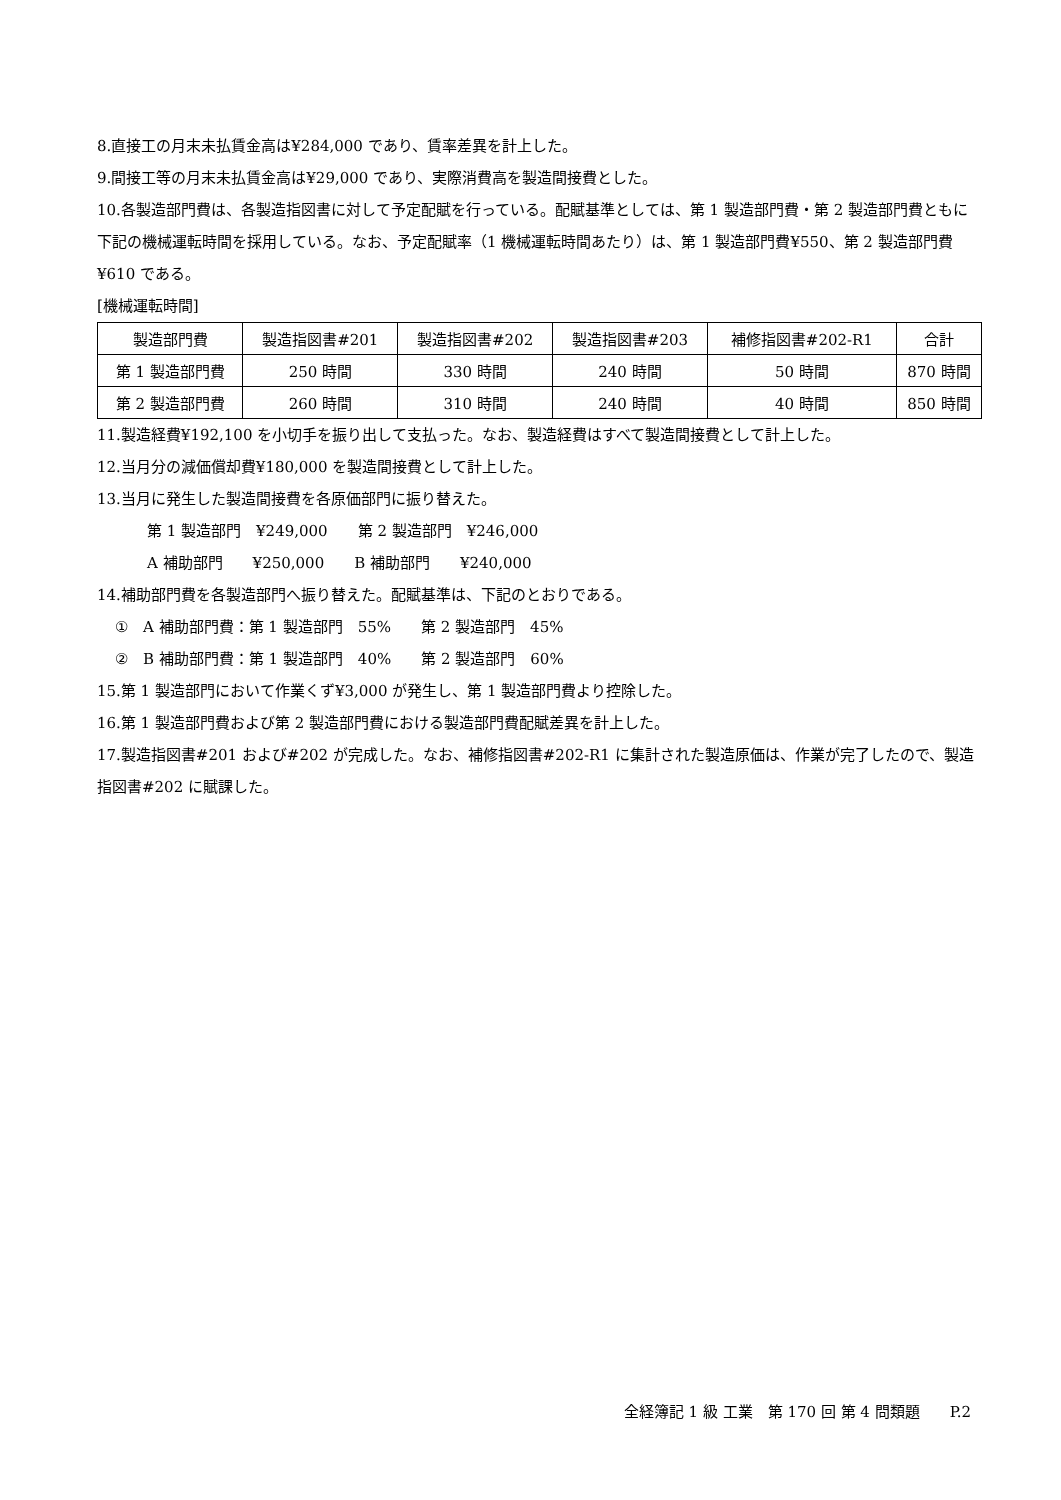8.直接工の月末未払賃金高は¥284,000 であり、賃率差異を計上した。
9.間接工等の月末未払賃金高は¥29,000 であり、実際消費高を製造間接費とした。
10.各製造部門費は、各製造指図書に対して予定配賦を行っている。配賦基準としては、第 1 製造部門費・第 2 製造部門費ともに下記の機械運転時間を採用している。なお、予定配賦率（1 機械運転時間あたり）は、第 1 製造部門費¥550、第 2 製造部門費¥610 である。
[機械運転時間]
| 製造部門費 | 製造指図書#201 | 製造指図書#202 | 製造指図書#203 | 補修指図書#202-R1 | 合計 |
| 第 1 製造部門費 | 250 時間 | 330 時間 | 240 時間 | 50 時間 | 870 時間 |
| 第 2 製造部門費 | 260 時間 | 310 時間 | 240 時間 | 40 時間 | 850 時間 |
11.製造経費¥192,100 を小切手を振り出して支払った。なお、製造経費はすべて製造間接費として計上した。
12.当月分の減価償却費¥180,000 を製造間接費として計上した。
13.当月に発生した製造間接費を各原価部門に振り替えた。
第 1 製造部門　¥249,000　　第 2 製造部門　¥246,000
A 補助部門　　¥250,000　　B 補助部門　　¥240,000
14.補助部門費を各製造部門へ振り替えた。配賦基準は、下記のとおりである。
①　A 補助部門費：第 1 製造部門　55%　　第 2 製造部門　45%
②　B 補助部門費：第 1 製造部門　40%　　第 2 製造部門　60%
15.第 1 製造部門において作業くず¥3,000 が発生し、第 1 製造部門費より控除した。
16.第 1 製造部門費および第 2 製造部門費における製造部門費配賦差異を計上した。
17.製造指図書#201 および#202 が完成した。なお、補修指図書#202-R1 に集計された製造原価は、作業が完了したので、製造指図書#202 に賦課した。
全経簿記 1 級 工業　第 170 回 第 4 問類題　　P.2